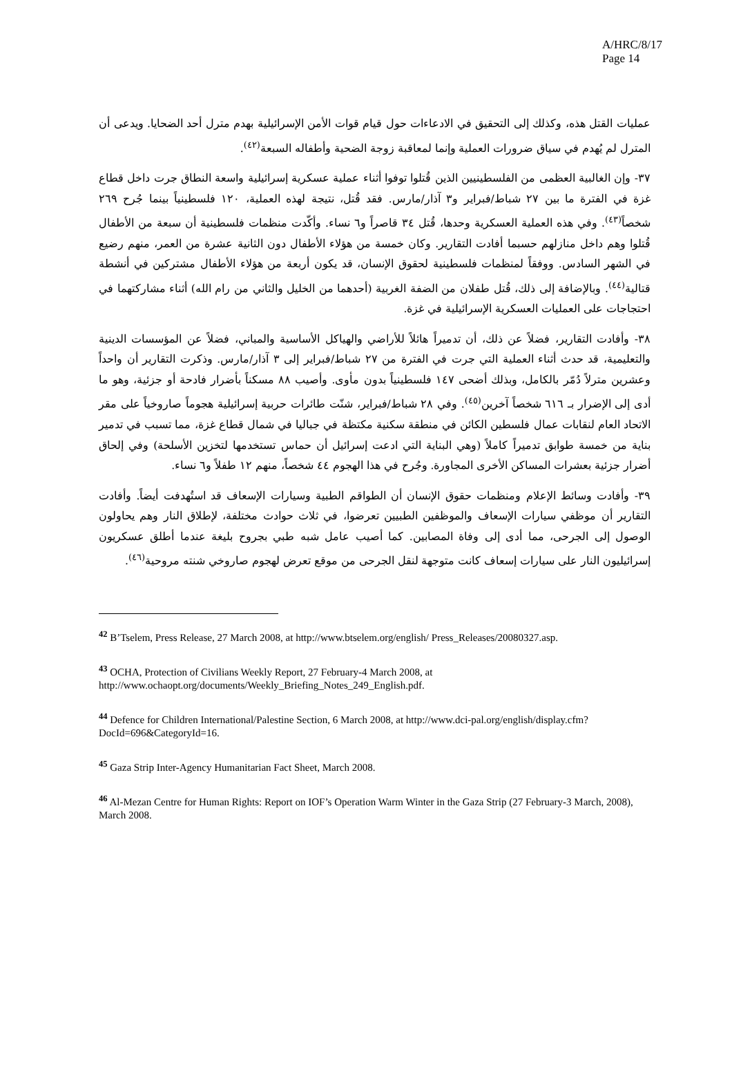A/HRC/8/17
Page 14
عمليات القتل هذه، وكذلك إلى التحقيق في الادعاءات حول قيام قوات الأمن الإسرائيلية بهدم مترل أحد الضحايا. ويدعى أن المترل لم يُهدم في سياق ضرورات العملية وإنما لمعاقبة زوجة الضحية وأطفاله السبعة<sup>(٤٢)</sup>.
٣٧- وإن الغالبية العظمى من الفلسطينيين الذين قُتلوا توفوا أثناء عملية عسكرية إسرائيلية واسعة النطاق جرت داخل قطاع غزة في الفترة ما بين ٢٧ شباط/فبراير و٣ آذار/مارس. فقد قُتل، نتيجة لهذه العملية، ١٢٠ فلسطينياً بينما جُرح ٢٦٩ شخصاً<sup>(٤٣)</sup>. وفي هذه العملية العسكرية وحدها، قُتل ٣٤ قاصراً و٦ نساء. وأكّدت منظمات فلسطينية أن سبعة من الأطفال قُتلوا وهم داخل منازلهم حسبما أفادت التقارير. وكان خمسة من هؤلاء الأطفال دون الثانية عشرة من العمر، منهم رضيع في الشهر السادس. ووفقاً لمنظمات فلسطينية لحقوق الإنسان، قد يكون أربعة من هؤلاء الأطفال مشتركين في أنشطة قتالية<sup>(٤٤)</sup>. وبالإضافة إلى ذلك، قُتل طفلان من الضفة الغربية (أحدهما من الخليل والثاني من رام الله) أثناء مشاركتهما في احتجاجات على العمليات العسكرية الإسرائيلية في غزة.
٣٨- وأفادت التقارير، فضلاً عن ذلك، أن تدميراً هائلاً للأراضي والهياكل الأساسية والمباني، فضلاً عن المؤسسات الدينية والتعليمية، قد حدث أثناء العملية التي جرت في الفترة من ٢٧ شباط/فبراير إلى ٣ آذار/مارس. وذكرت التقارير أن واحداً وعشرين مترلاً دُمّر بالكامل، وبذلك أضحى ١٤٧ فلسطينياً بدون مأوى. وأصيب ٨٨ مسكناً بأضرار فادحة أو جزئية، وهو ما أدى إلى الإضرار بـ ٦١٦ شخصاً آخرين<sup>(٤٥)</sup>. وفي ٢٨ شباط/فبراير، شنّت طائرات حربية إسرائيلية هجوماً صاروخياً على مقر الاتحاد العام لنقابات عمال فلسطين الكائن في منطقة سكنية مكتظة في جباليا في شمال قطاع غزة، مما تسبب في تدمير بناية من خمسة طوابق تدميراً كاملاً (وهي البناية التي ادعت إسرائيل أن حماس تستخدمها لتخزين الأسلحة) وفي إلحاق أضرار جزئية بعشرات المساكن الأخرى المجاورة. وجُرح في هذا الهجوم ٤٤ شخصاً، منهم ١٢ طفلاً و٦ نساء.
٣٩- وأفادت وسائط الإعلام ومنظمات حقوق الإنسان أن الطواقم الطبية وسيارات الإسعاف قد استُهدفت أيضاً. وأفادت التقارير أن موظفي سيارات الإسعاف والموظفين الطبيين تعرضوا، في ثلاث حوادث مختلفة، لإطلاق النار وهم يحاولون الوصول إلى الجرحى، مما أدى إلى وفاة المصابين. كما أصيب عامل شبه طبي بجروح بليغة عندما أطلق عسكريون إسرائيليون النار على سيارات إسعاف كانت متوجهة لنقل الجرحى من موقع تعرض لهجوم صاروخي شنته مروحية<sup>(٤٦)</sup>.
<sup>42</sup> B’Tselem, Press Release, 27 March 2008, at http://www.btselem.org/english/ Press_Releases/20080327.asp.
<sup>43</sup> OCHA, Protection of Civilians Weekly Report, 27 February-4 March 2008, at http://www.ochaopt.org/documents/Weekly_Briefing_Notes_249_English.pdf.
<sup>44</sup> Defence for Children International/Palestine Section, 6 March 2008, at http://www.dci-pal.org/english/display.cfm?DocId=696&CategoryId=16.
<sup>45</sup> Gaza Strip Inter-Agency Humanitarian Fact Sheet, March 2008.
<sup>46</sup> Al-Mezan Centre for Human Rights: Report on IOF’s Operation Warm Winter in the Gaza Strip (27 February-3 March, 2008), March 2008.